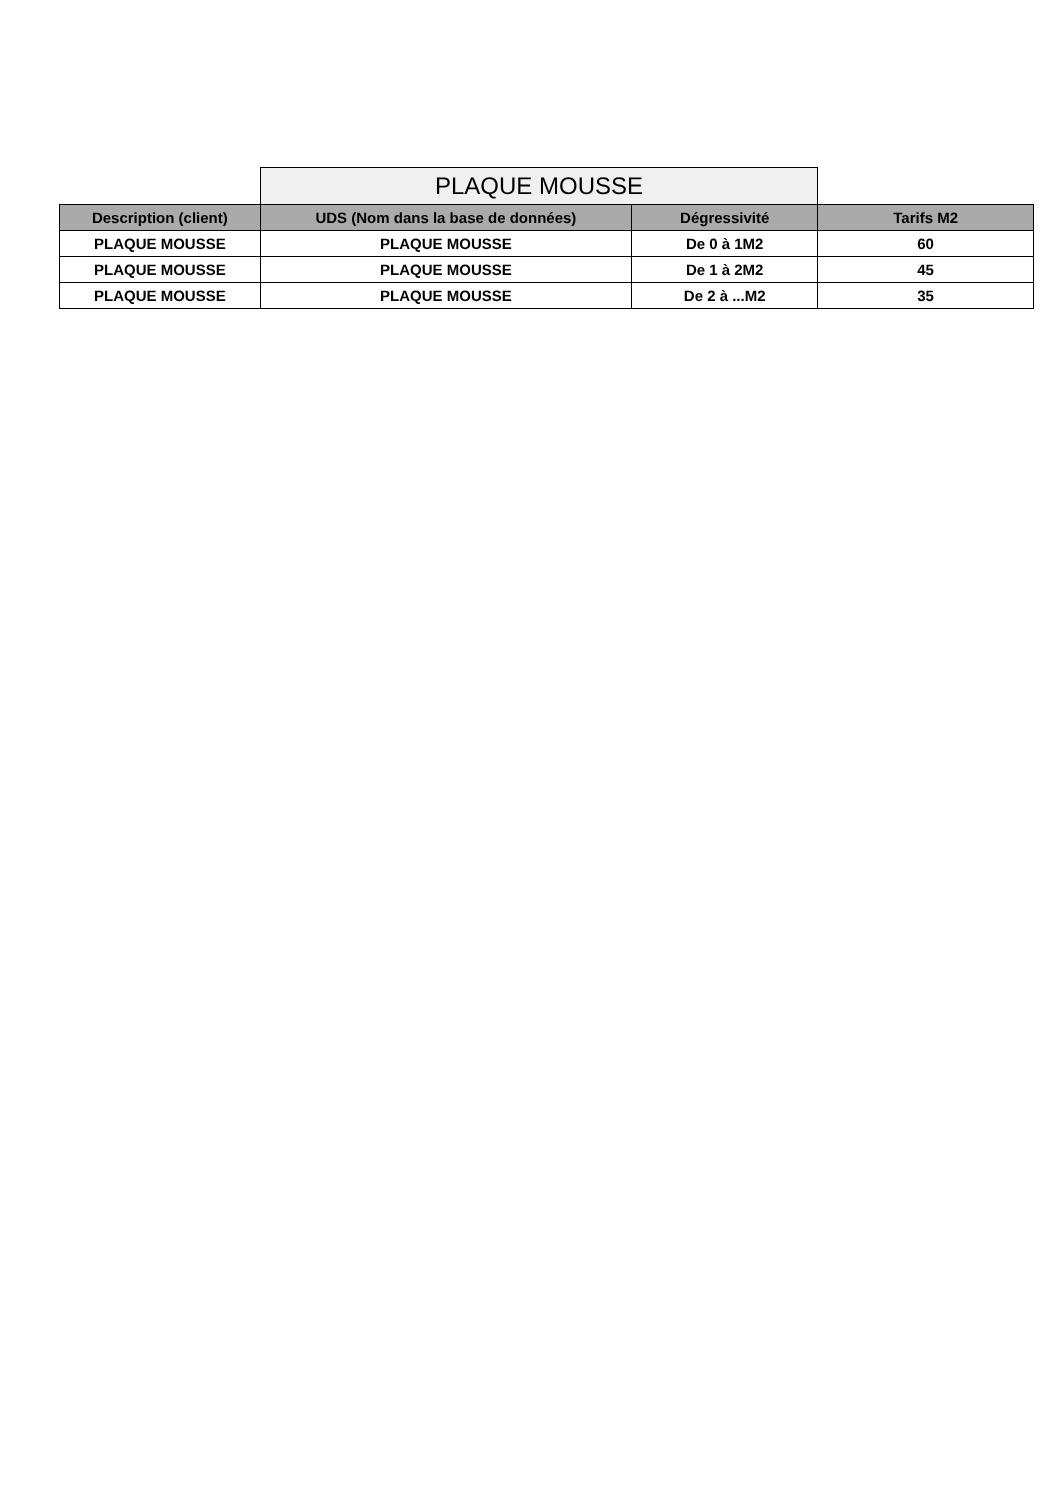| | PLAQUE MOUSSE | | |
| Description (client) | UDS (Nom dans la base de données) | Dégressivité | Tarifs M2 |
| PLAQUE MOUSSE | PLAQUE MOUSSE | De 0 à 1M2 | 60 |
| PLAQUE MOUSSE | PLAQUE MOUSSE | De 1 à 2M2 | 45 |
| PLAQUE MOUSSE | PLAQUE MOUSSE | De 2 à ...M2 | 35 |